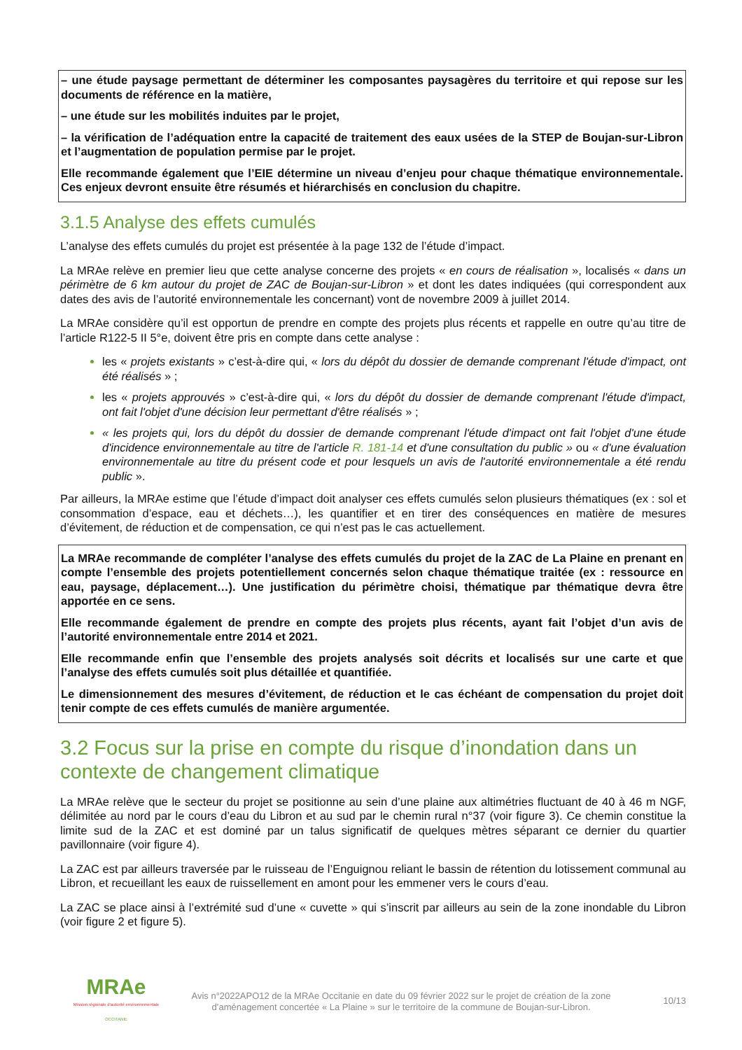– une étude paysage permettant de déterminer les composantes paysagères du territoire et qui repose sur les documents de référence en la matière,
– une étude sur les mobilités induites par le projet,
– la vérification de l’adéquation entre la capacité de traitement des eaux usées de la STEP de Boujan-sur-Libron et l’augmentation de population permise par le projet.
Elle recommande également que l’EIE détermine un niveau d’enjeu pour chaque thématique environnementale. Ces enjeux devront ensuite être résumés et hiérarchisés en conclusion du chapitre.
3.1.5 Analyse des effets cumulés
L’analyse des effets cumulés du projet est présentée à la page 132 de l’étude d’impact.
La MRAe relève en premier lieu que cette analyse concerne des projets « en cours de réalisation », localisés « dans un périmètre de 6 km autour du projet de ZAC de Boujan-sur-Libron » et dont les dates indiquées (qui correspondent aux dates des avis de l’autorité environnementale les concernant) vont de novembre 2009 à juillet 2014.
La MRAe considère qu’il est opportun de prendre en compte des projets plus récents et rappelle en outre qu’au titre de l’article R122-5 II 5°e, doivent être pris en compte dans cette analyse :
les « projets existants » c’est-à-dire qui, « lors du dépôt du dossier de demande comprenant l'étude d'impact, ont été réalisés » ;
les « projets approuvés » c’est-à-dire qui, « lors du dépôt du dossier de demande comprenant l'étude d'impact, ont fait l'objet d'une décision leur permettant d'être réalisés » ;
« les projets qui, lors du dépôt du dossier de demande comprenant l'étude d'impact ont fait l'objet d'une étude d'incidence environnementale au titre de l'article R. 181-14 et d'une consultation du public » ou « d'une évaluation environnementale au titre du présent code et pour lesquels un avis de l'autorité environnementale a été rendu public ».
Par ailleurs, la MRAe estime que l’étude d’impact doit analyser ces effets cumulés selon plusieurs thématiques (ex : sol et consommation d’espace, eau et déchets…), les quantifier et en tirer des conséquences en matière de mesures d’évitement, de réduction et de compensation, ce qui n’est pas le cas actuellement.
La MRAe recommande de compléter l’analyse des effets cumulés du projet de la ZAC de La Plaine en prenant en compte l’ensemble des projets potentiellement concernés selon chaque thématique traitée (ex : ressource en eau, paysage, déplacement…). Une justification du périmètre choisi, thématique par thématique devra être apportée en ce sens.
Elle recommande également de prendre en compte des projets plus récents, ayant fait l’objet d’un avis de l’autorité environnementale entre 2014 et 2021.
Elle recommande enfin que l’ensemble des projets analysés soit décrits et localisés sur une carte et que l’analyse des effets cumulés soit plus détaillée et quantifiée.
Le dimensionnement des mesures d’évitement, de réduction et le cas échéant de compensation du projet doit tenir compte de ces effets cumulés de manière argumentée.
3.2 Focus sur la prise en compte du risque d’inondation dans un contexte de changement climatique
La MRAe relève que le secteur du projet se positionne au sein d’une plaine aux altimétries fluctuant de 40 à 46 m NGF, délimitée au nord par le cours d’eau du Libron et au sud par le chemin rural n°37 (voir figure 3). Ce chemin constitue la limite sud de la ZAC et est dominé par un talus significatif de quelques mètres séparant ce dernier du quartier pavillonnaire (voir figure 4).
La ZAC est par ailleurs traversée par le ruisseau de l’Enguignou reliant le bassin de rétention du lotissement communal au Libron, et recueillant les eaux de ruissellement en amont pour les emmener vers le cours d’eau.
La ZAC se place ainsi à l’extrémité sud d’une « cuvette » qui s’inscrit par ailleurs au sein de la zone inondable du Libron (voir figure 2 et figure 5).
MRAe
Mission régionale d’autorité environnementale
OCCITANIE
Avis n°2022APO12 de la MRAe Occitanie en date du 09 février 2022 sur le projet de création de la zone d’aménagement concertée « La Plaine » sur le territoire de la commune de Boujan-sur-Libron.
10/13